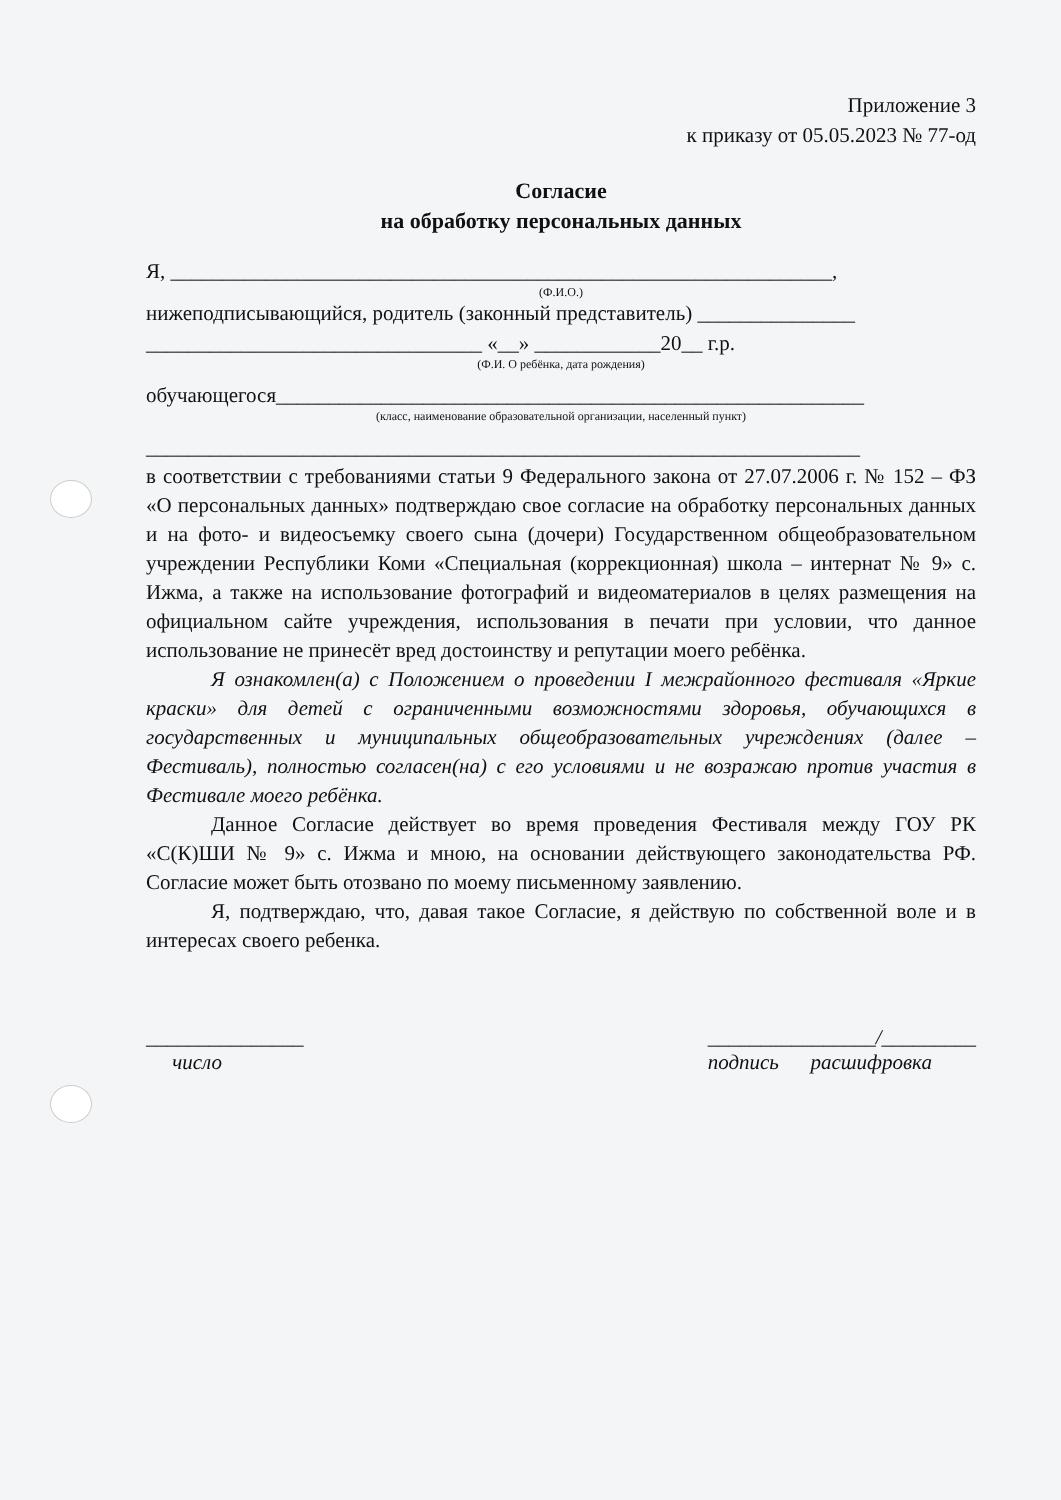Приложение 3
к приказу от 05.05.2023 № 77-од
Согласие
на обработку персональных данных
Я, _______________________________________________________________,
(Ф.И.О.)
нижеподписывающийся, родитель (законный представитель) _______________
________________________________ «__» ____________20__ г.р.
(Ф.И. О ребёнка, дата рождения)
обучающегося________________________________________________________
(класс, наименование образовательной организации, населенный пункт)
____________________________________________________________________
в соответствии с требованиями статьи 9 Федерального закона от 27.07.2006 г. № 152 – ФЗ «О персональных данных» подтверждаю свое согласие на обработку персональных данных и на фото- и видеосъемку своего сына (дочери) Государственном общеобразовательном учреждении Республики Коми «Специальная (коррекционная) школа – интернат № 9» с. Ижма, а также на использование фотографий и видеоматериалов в целях размещения на официальном сайте учреждения, использования в печати при условии, что данное использование не принесёт вред достоинству и репутации моего ребёнка.
Я ознакомлен(а) с Положением о проведении I межрайонного фестиваля «Яркие краски» для детей с ограниченными возможностями здоровья, обучающихся в государственных и муниципальных общеобразовательных учреждениях (далее – Фестиваль), полностью согласен(на) с его условиями и не возражаю против участия в Фестивале моего ребёнка.
Данное Согласие действует во время проведения Фестиваля между ГОУ РК «С(К)ШИ № 9» с. Ижма и мною, на основании действующего законодательства РФ. Согласие может быть отозвано по моему письменному заявлению.
Я, подтверждаю, что, давая такое Согласие, я действую по собственной воле и в интересах своего ребенка.
_______________
число ________________/_________
подпись расшифровка